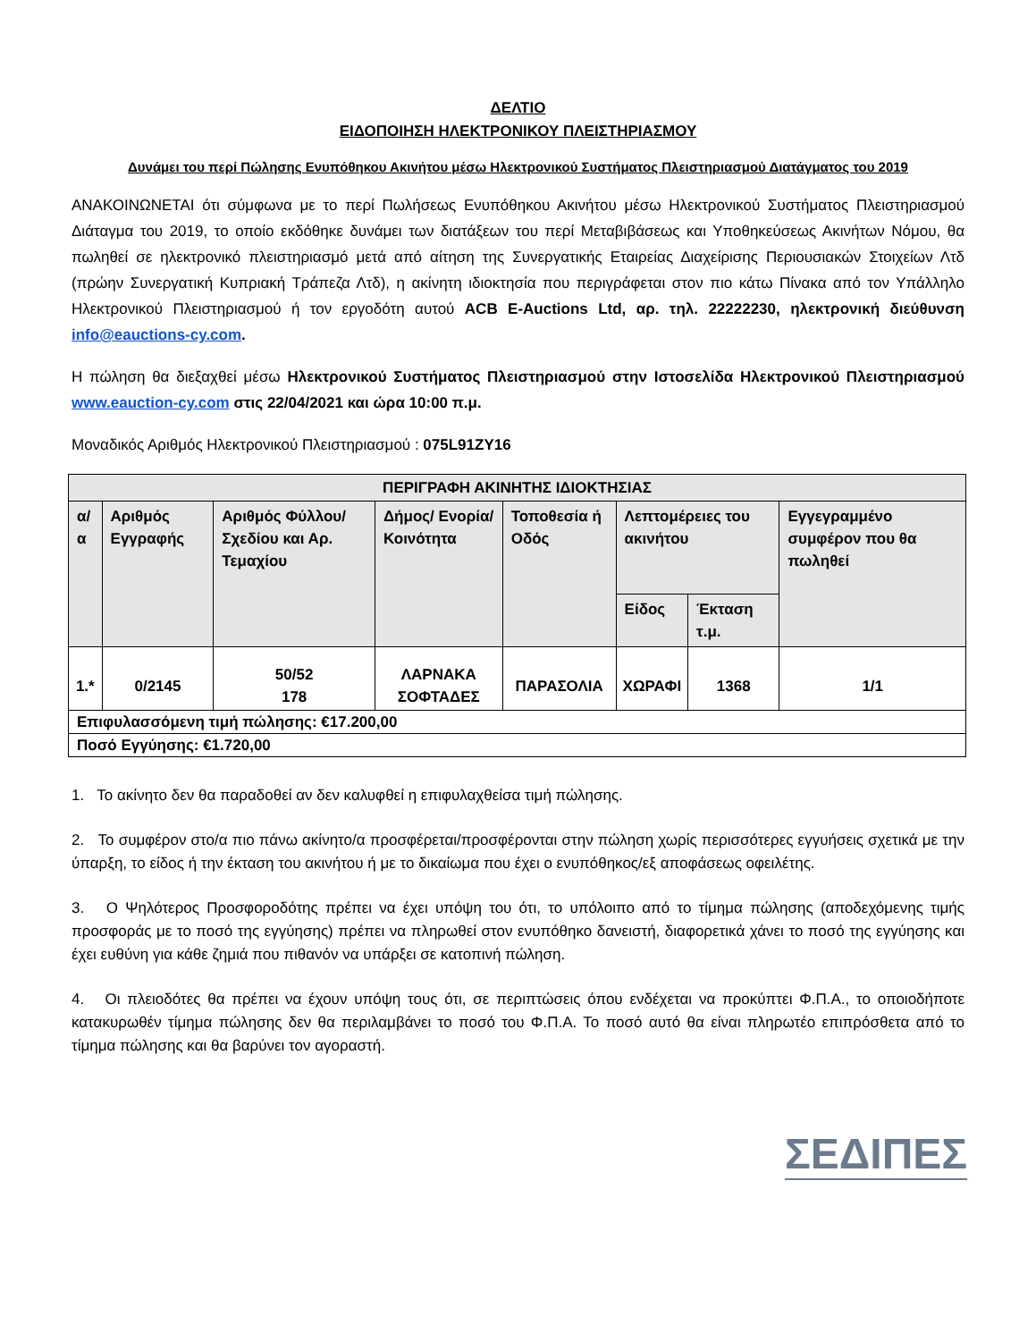ΔΕΛΤΙΟ
ΕΙΔΟΠΟΙΗΣΗ ΗΛΕΚΤΡΟΝΙΚΟΥ ΠΛΕΙΣΤΗΡΙΑΣΜΟΥ
Δυνάμει του περί Πώλησης Ενυπόθηκου Ακινήτου μέσω Ηλεκτρονικού Συστήματος Πλειστηριασμού Διατάγματος του 2019
ΑΝΑΚΟΙΝΩΝΕΤΑΙ ότι σύμφωνα με το περί Πωλήσεως Ενυπόθηκου Ακινήτου μέσω Ηλεκτρονικού Συστήματος Πλειστηριασμού Διάταγμα του 2019, το οποίο εκδόθηκε δυνάμει των διατάξεων του περί Μεταβιβάσεως και Υποθηκεύσεως Ακινήτων Νόμου, θα πωληθεί σε ηλεκτρονικό πλειστηριασμό μετά από αίτηση της Συνεργατικής Εταιρείας Διαχείρισης Περιουσιακών Στοιχείων Λτδ (πρώην Συνεργατική Κυπριακή Τράπεζα Λτδ), η ακίνητη ιδιοκτησία που περιγράφεται στον πιο κάτω Πίνακα από τον Υπάλληλο Ηλεκτρονικού Πλειστηριασμού ή τον εργοδότη αυτού ACB E-Auctions Ltd, αρ. τηλ. 22222230, ηλεκτρονική διεύθυνση info@eauctions-cy.com.
Η πώληση θα διεξαχθεί μέσω Ηλεκτρονικού Συστήματος Πλειστηριασμού στην Ιστοσελίδα Ηλεκτρονικού Πλειστηριασμού www.eauction-cy.com στις 22/04/2021 και ώρα 10:00 π.μ.
Μοναδικός Αριθμός Ηλεκτρονικού Πλειστηριασμού : 075L91ZY16
| ΠΕΡΙΓΡΑΦΗ ΑΚΙΝΗΤΗΣ ΙΔΙΟΚΤΗΣΙΑΣ | | | | | | | |
| --- | --- | --- | --- | --- | --- | --- | --- |
| α/α | Αριθμός Εγγραφής | Αριθμός Φύλλου/ Σχεδίου και Αρ. Τεμαχίου | Δήμος/ Ενορία/ Κοινότητα | Τοποθεσία ή Οδός | Λεπτομέρειες του ακινήτου | | Εγγεγραμμένο συμφέρον που θα πωληθεί |
| | | | | | Είδος | Έκταση τ.μ. | |
| 1.* | 0/2145 | 50/52 178 | ΛΑΡΝΑΚΑ ΣΟΦΤΑΔΕΣ | ΠΑΡΑΣΟΛΙΑ | ΧΩΡΑΦΙ | 1368 | 1/1 |
| Επιφυλασσόμενη τιμή πώλησης: €17.200,00 | | | | | | | |
| Ποσό Εγγύησης: €1.720,00 | | | | | | | |
1. Το ακίνητο δεν θα παραδοθεί αν δεν καλυφθεί η επιφυλαχθείσα τιμή πώλησης.
2. Το συμφέρον στο/α πιο πάνω ακίνητο/α προσφέρεται/προσφέρονται στην πώληση χωρίς περισσότερες εγγυήσεις σχετικά με την ύπαρξη, το είδος ή την έκταση του ακινήτου ή με το δικαίωμα που έχει ο ενυπόθηκος/εξ αποφάσεως οφειλέτης.
3. Ο Ψηλότερος Προσφοροδότης πρέπει να έχει υπόψη του ότι, το υπόλοιπο από το τίμημα πώλησης (αποδεχόμενης τιμής προσφοράς με το ποσό της εγγύησης) πρέπει να πληρωθεί στον ενυπόθηκο δανειστή, διαφορετικά χάνει το ποσό της εγγύησης και έχει ευθύνη για κάθε ζημιά που πιθανόν να υπάρξει σε κατοπινή πώληση.
4. Οι πλειοδότες θα πρέπει να έχουν υπόψη τους ότι, σε περιπτώσεις όπου ενδέχεται να προκύπτει Φ.Π.Α., το οποιοδήποτε κατακυρωθέν τίμημα πώλησης δεν θα περιλαμβάνει το ποσό του Φ.Π.Α. Το ποσό αυτό θα είναι πληρωτέο επιπρόσθετα από το τίμημα πώλησης και θα βαρύνει τον αγοραστή.
ΣΕΔΙΠΕΣ